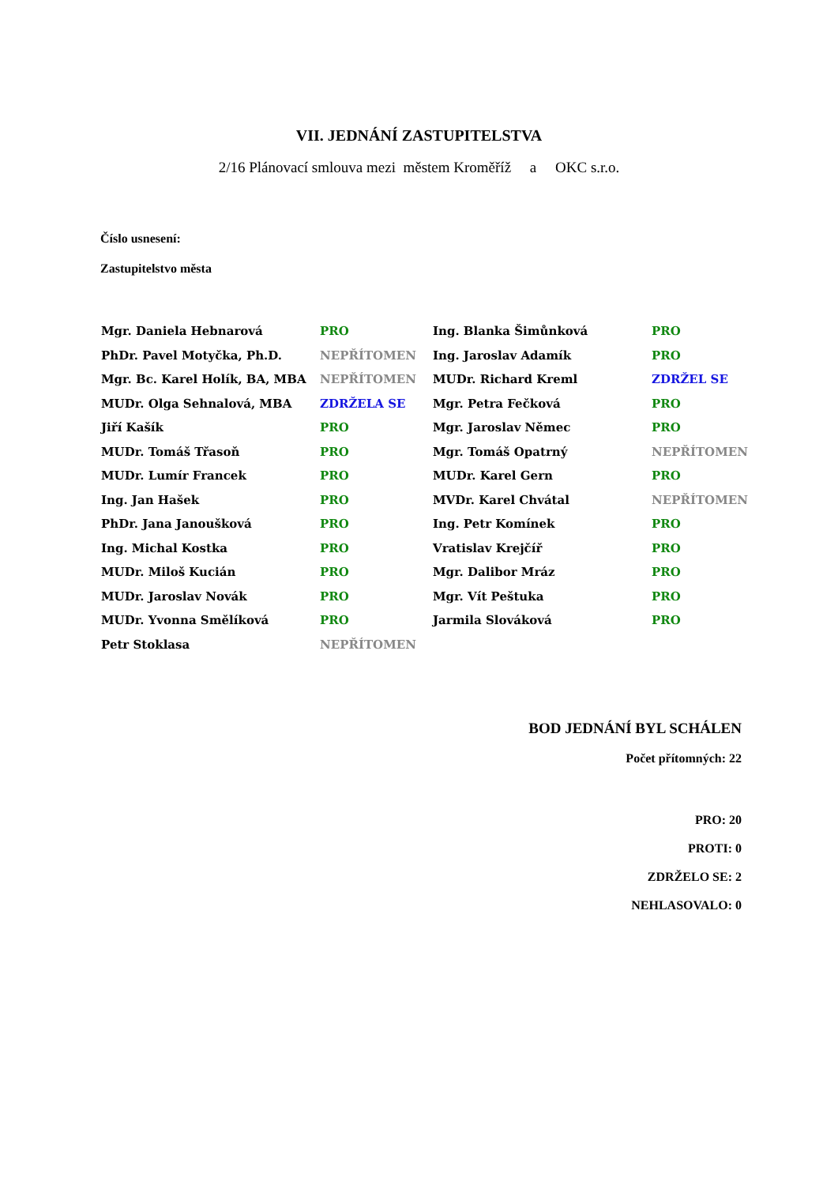VII. JEDNÁNÍ ZASTUPITELSTVA
2/16 Plánovací smlouva mezi městem Kroměříž a OKC s.r.o.
Číslo usnesení:
Zastupitelstvo města
| Mgr. Daniela Hebnarová | PRO | Ing. Blanka Šimůnková | PRO |
| PhDr. Pavel Motyčka, Ph.D. | NEPŘÍTOMEN | Ing. Jaroslav Adamík | PRO |
| Mgr. Bc. Karel Holík, BA, MBA | NEPŘÍTOMEN | MUDr. Richard Kreml | ZDRŽEL SE |
| MUDr. Olga Sehnalová, MBA | ZDRŽELA SE | Mgr. Petra Fečková | PRO |
| Jiří Kašík | PRO | Mgr. Jaroslav Němec | PRO |
| MUDr. Tomáš Třasoň | PRO | Mgr. Tomáš Opatrný | NEPŘÍTOMEN |
| MUDr. Lumír Francek | PRO | MUDr. Karel Gern | PRO |
| Ing. Jan Hašek | PRO | MVDr. Karel Chvátal | NEPŘÍTOMEN |
| PhDr. Jana Janoušková | PRO | Ing. Petr Komínek | PRO |
| Ing. Michal Kostka | PRO | Vratislav Krejčíř | PRO |
| MUDr. Miloš Kucián | PRO | Mgr. Dalibor Mráz | PRO |
| MUDr. Jaroslav Novák | PRO | Mgr. Vít Peštuka | PRO |
| MUDr. Yvonna Smělíková | PRO | Jarmila Slováková | PRO |
| Petr Stoklasa | NEPŘÍTOMEN | | |
BOD JEDNÁNÍ BYL SCHÁLEN
Počet přítomných: 22
PRO: 20
PROTI: 0
ZDRŽELO SE: 2
NEHLASOVALO: 0